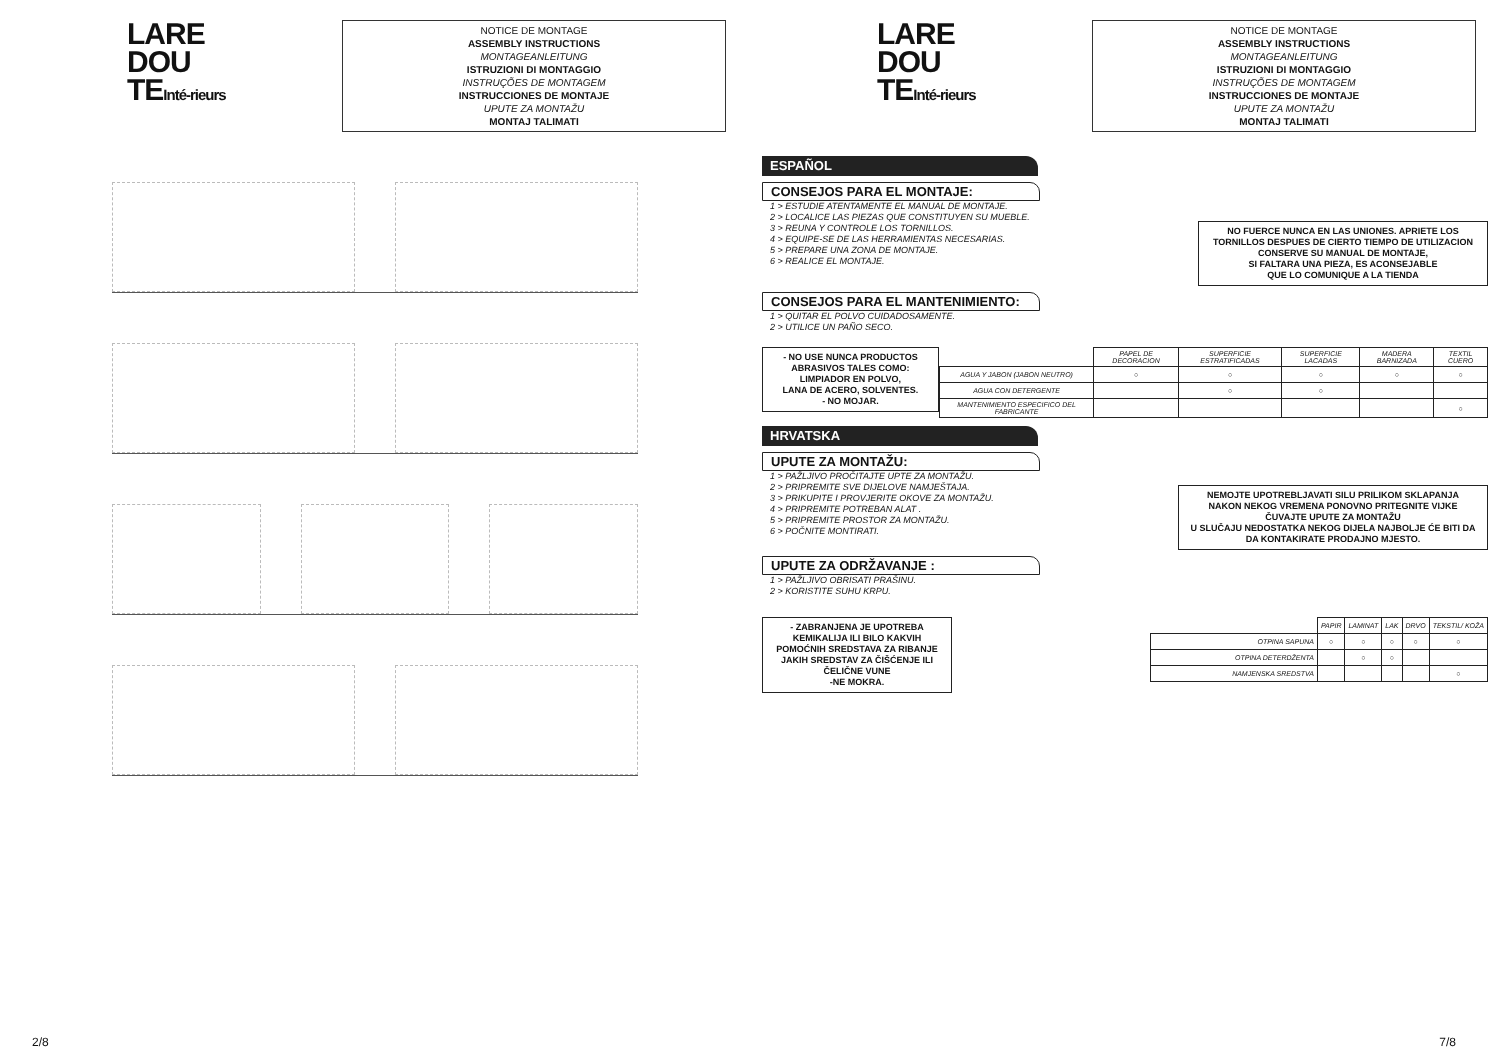LARE
DOU
TEInté-rieurs
NOTICE DE MONTAGE
ASSEMBLY INSTRUCTIONS
MONTAGEANLEITUNG
ISTRUZIONI DI MONTAGGIO
INSTRUÇÕES DE MONTAGEM
INSTRUCCIONES DE MONTAJE
UPUTE ZA MONTAŽU
MONTAJ TALIMATI
2/8
LARE
DOU
TEInté-rieurs
NOTICE DE MONTAGE
ASSEMBLY INSTRUCTIONS
MONTAGEANLEITUNG
ISTRUZIONI DI MONTAGGIO
INSTRUÇÕES DE MONTAGEM
INSTRUCCIONES DE MONTAJE
UPUTE ZA MONTAŽU
MONTAJ TALIMATI
ESPAÑOL
CONSEJOS PARA EL MONTAJE:
1 > ESTUDIE ATENTAMENTE EL MANUAL DE MONTAJE.
2 > LOCALICE LAS PIEZAS QUE CONSTITUYEN SU MUEBLE.
3 > REUNA Y CONTROLE LOS TORNILLOS.
4 > EQUIPE-SE DE LAS HERRAMIENTAS NECESARIAS.
5 > PREPARE UNA ZONA DE MONTAJE.
6 > REALICE EL MONTAJE.
NO FUERCE NUNCA EN LAS UNIONES. APRIETE LOS TORNILLOS DESPUES DE CIERTO TIEMPO DE UTILIZACION
CONSERVE SU MANUAL DE MONTAJE,
SI FALTARA UNA PIEZA, ES ACONSEJABLE
QUE LO COMUNIQUE A LA TIENDA
CONSEJOS PARA EL MANTENIMIENTO:
1 > QUITAR EL POLVO CUIDADOSAMENTE.
2 > UTILICE UN PAÑO SECO.
- NO USE NUNCA PRODUCTOS ABRASIVOS TALES COMO:
LIMPIADOR EN POLVO,
LANA DE ACERO, SOLVENTES.
- NO MOJAR.
| | PAPEL DE DECORACION | SUPERFICIE ESTRATIFICADAS | SUPERFICIE LACADAS | MADERA BARNIZADA | TEXTIL CUERO |
| --- | --- | --- | --- | --- | --- |
| AGUA Y JABON (JABON NEUTRO) | ○ | ○ | ○ | ○ | ○ |
| AGUA CON DETERGENTE | | ○ | ○ | | |
| MANTENIMIENTO ESPECIFICO DEL FABRICANTE | | | | | ○ |
HRVATSKA
UPUTE ZA MONTAŽU:
1 > PAŽLJIVO PROČITAJTE UPTE ZA MONTAŽU.
2 > PRIPREMITE SVE DIJELOVE NAMJEŠTAJA.
3 > PRIKUPITE I PROVJERITE OKOVE ZA MONTAŽU.
4 > PRIPREMITE POTREBAN ALAT .
5 > PRIPREMITE PROSTOR ZA MONTAŽU.
6 > POČNITE MONTIRATI.
NEMOJTE UPOTREBLJAVATI SILU PRILIKOM SKLAPANJA
NAKON NEKOG VREMENA PONOVNO PRITEGNITE VIJKE
ČUVAJTE UPUTE ZA MONTAŽU
U SLUČAJU NEDOSTATKA NEKOG DIJELA NAJBOLJE ĆE BITI DA DA KONTAKIRATE PRODAJNO MJESTO.
UPUTE ZA ODRŽAVANJE :
1 > PAŽLJIVO OBRISATI PRAŠINU.
2 > KORISTITE SUHU KRPU.
- ZABRANJENA JE UPOTREBA KEMIKALIJA ILI BILO KAKVIH POMOĆNIH SREDSTAVA ZA RIBANJE JAKIH SREDSTAV ZA ČIŠĆENJE ILI ČELIČNE VUNE
-NE MOKRA.
| | PAPIR | LAMINAT | LAK | DRVO | TEKSTIL/ KOŽA |
| --- | --- | --- | --- | --- | --- |
| OTPINA SAPUNA | ○ | ○ | ○ | ○ | ○ |
| OTPINA DETERDŽENTA | | ○ | ○ | | |
| NAMJENSKA SREDSTVA | | | | | ○ |
7/8